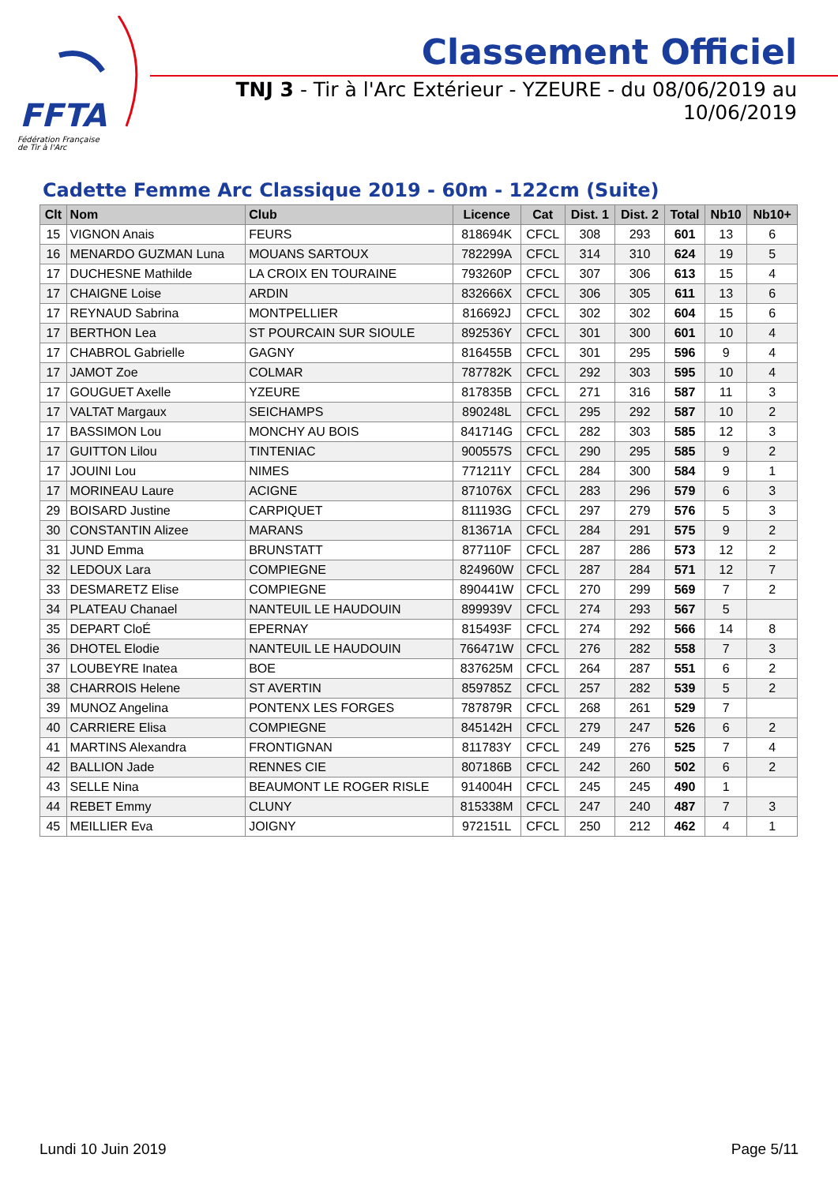FFTA
Fédération Française
de Tir à l'Arc
Classement Officiel
TNJ 3 - Tir à l'Arc Extérieur - YZEURE - du 08/06/2019 au 10/06/2019
Cadette Femme Arc Classique 2019 - 60m - 122cm (Suite)
| Clt | Nom | Club | Licence | Cat | Dist. 1 | Dist. 2 | Total | Nb10 | Nb10+ |
| --- | --- | --- | --- | --- | --- | --- | --- | --- | --- |
| 15 | VIGNON Anais | FEURS | 818694K | CFCL | 308 | 293 | 601 | 13 | 6 |
| 16 | MENARDO GUZMAN Luna | MOUANS SARTOUX | 782299A | CFCL | 314 | 310 | 624 | 19 | 5 |
| 17 | DUCHESNE Mathilde | LA CROIX EN TOURAINE | 793260P | CFCL | 307 | 306 | 613 | 15 | 4 |
| 17 | CHAIGNE Loise | ARDIN | 832666X | CFCL | 306 | 305 | 611 | 13 | 6 |
| 17 | REYNAUD Sabrina | MONTPELLIER | 816692J | CFCL | 302 | 302 | 604 | 15 | 6 |
| 17 | BERTHON Lea | ST POURCAIN SUR SIOULE | 892536Y | CFCL | 301 | 300 | 601 | 10 | 4 |
| 17 | CHABROL Gabrielle | GAGNY | 816455B | CFCL | 301 | 295 | 596 | 9 | 4 |
| 17 | JAMOT Zoe | COLMAR | 787782K | CFCL | 292 | 303 | 595 | 10 | 4 |
| 17 | GOUGUET Axelle | YZEURE | 817835B | CFCL | 271 | 316 | 587 | 11 | 3 |
| 17 | VALTAT Margaux | SEICHAMPS | 890248L | CFCL | 295 | 292 | 587 | 10 | 2 |
| 17 | BASSIMON Lou | MONCHY AU BOIS | 841714G | CFCL | 282 | 303 | 585 | 12 | 3 |
| 17 | GUITTON Lilou | TINTENIAC | 900557S | CFCL | 290 | 295 | 585 | 9 | 2 |
| 17 | JOUINI Lou | NIMES | 771211Y | CFCL | 284 | 300 | 584 | 9 | 1 |
| 17 | MORINEAU Laure | ACIGNE | 871076X | CFCL | 283 | 296 | 579 | 6 | 3 |
| 29 | BOISARD Justine | CARPIQUET | 811193G | CFCL | 297 | 279 | 576 | 5 | 3 |
| 30 | CONSTANTIN Alizee | MARANS | 813671A | CFCL | 284 | 291 | 575 | 9 | 2 |
| 31 | JUND Emma | BRUNSTATT | 877110F | CFCL | 287 | 286 | 573 | 12 | 2 |
| 32 | LEDOUX Lara | COMPIEGNE | 824960W | CFCL | 287 | 284 | 571 | 12 | 7 |
| 33 | DESMARETZ Elise | COMPIEGNE | 890441W | CFCL | 270 | 299 | 569 | 7 | 2 |
| 34 | PLATEAU Chanael | NANTEUIL LE HAUDOUIN | 899939V | CFCL | 274 | 293 | 567 | 5 | |
| 35 | DEPART CloÉ | EPERNAY | 815493F | CFCL | 274 | 292 | 566 | 14 | 8 |
| 36 | DHOTEL Elodie | NANTEUIL LE HAUDOUIN | 766471W | CFCL | 276 | 282 | 558 | 7 | 3 |
| 37 | LOUBEYRE Inatea | BOE | 837625M | CFCL | 264 | 287 | 551 | 6 | 2 |
| 38 | CHARROIS Helene | ST AVERTIN | 859785Z | CFCL | 257 | 282 | 539 | 5 | 2 |
| 39 | MUNOZ Angelina | PONTENX LES FORGES | 787879R | CFCL | 268 | 261 | 529 | 7 | |
| 40 | CARRIERE Elisa | COMPIEGNE | 845142H | CFCL | 279 | 247 | 526 | 6 | 2 |
| 41 | MARTINS Alexandra | FRONTIGNAN | 811783Y | CFCL | 249 | 276 | 525 | 7 | 4 |
| 42 | BALLION Jade | RENNES CIE | 807186B | CFCL | 242 | 260 | 502 | 6 | 2 |
| 43 | SELLE Nina | BEAUMONT LE ROGER RISLE | 914004H | CFCL | 245 | 245 | 490 | 1 | |
| 44 | REBET Emmy | CLUNY | 815338M | CFCL | 247 | 240 | 487 | 7 | 3 |
| 45 | MEILLIER Eva | JOIGNY | 972151L | CFCL | 250 | 212 | 462 | 4 | 1 |
Lundi 10 Juin 2019 Page 5/11